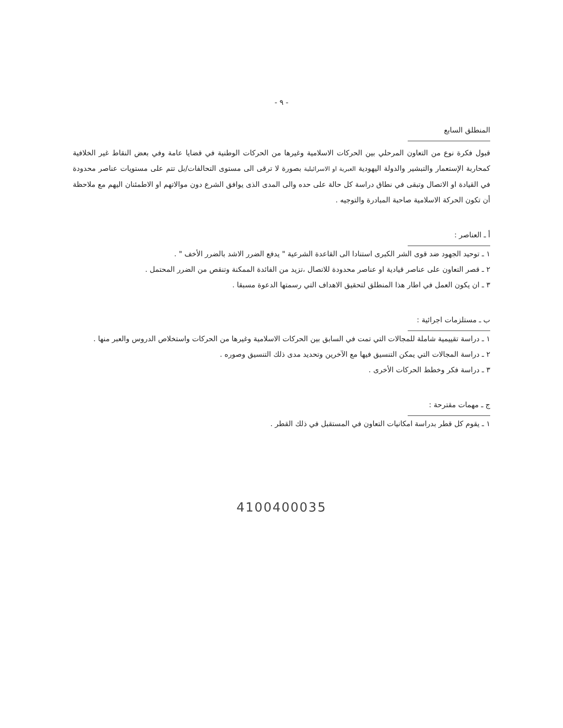- ٩ -
المنطلق السابع
قبول فكرة نوع من التعاون المرحلي بين الحركات الاسلامية وغيرها من الحركات الوطنية في قضايا عامة وفي بعض النقاط غير الخلافية كمحاربة الإستعمار والتبشير والدولة اليهودية العبرية او الاسرائيلية بصورة لا ترقى الى مستوى التحالفات/بل تتم على مستويات عناصر محدودة في القيادة او الاتصال وتبقى في نطاق دراسة كل حالة على حده والى المدى الذى يوافق الشرع دون موالاتهم او الاطمئنان اليهم مع ملاحظة أن تكون الحركة الاسلامية صاحبة المبادرة والتوجيه .
أ ـ العناصر :
١ ـ توحيد الجهود ضد قوى الشر الكبرى استنادا الى القاعدة الشرعية " يدفع الضرر الاشد بالضرر الأخف " .
٢ ـ قصر التعاون على عناصر قيادية او عناصر محدودة للاتصال ،تزيد من الفائدة الممكنة وتنقص من الضرر المحتمل .
٣ ـ ان يكون العمل في اطار هذا المنطلق لتحقيق الاهداف التي رسمتها الدعوة مسبقا .
ب ـ مستلزمات اجرائية :
١ ـ دراسة تقييمية شاملة للمجالات التي تمت في السابق بين الحركات الاسلامية وغيرها من الحركات واستخلاص الدروس والعبر منها .
٢ ـ دراسة المجالات التي يمكن التنسيق فيها مع الآخرين وتحديد مدى ذلك التنسيق وصوره .
٣ ـ دراسة فكر وخطط الحركات الأخرى .
ج ـ مهمات مقترحة :
١ ـ يقوم كل قطر بدراسة امكانيات التعاون في المستقبل في ذلك القطر .
4100400035